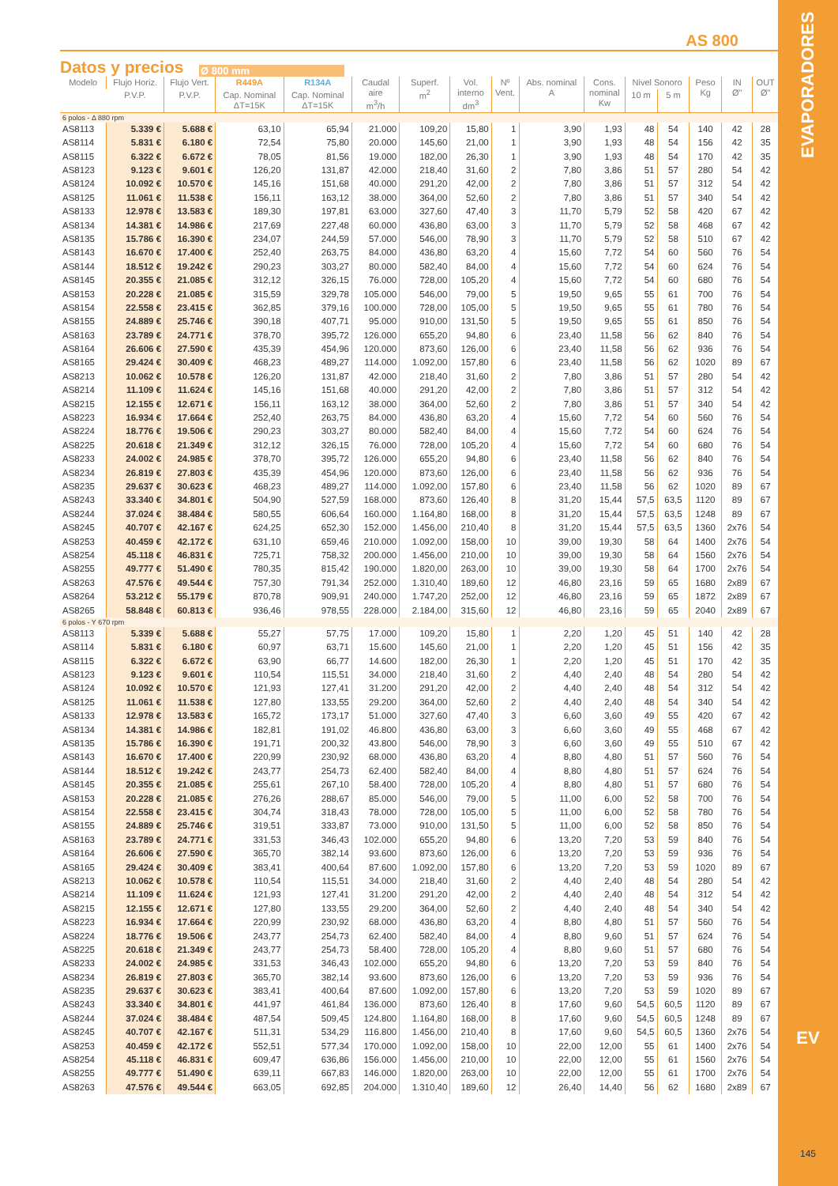EVAPORADORES
EV
145
AS 800
Datos y precios
Ø 800 mm
| Modelo | Flujo Horiz. | Flujo Vert. | R449A | R134A | Caudal aire m<sup>3</sup>/h | Superf. m<sup>2</sup> | Vol. interno dm<sup>3</sup> | Nº Vent. | Abs. nominal A | Cons. nominal Kw | Nivel Sonoro | | Peso Kg | IN Ø" | OUT Ø" |
| --- | --- | --- | --- | --- | --- | --- | --- | --- | --- | --- | --- | --- | --- | --- | --- |
| | P.V.P. | P.V.P. | Cap. Nominal ΔT=15K | Cap. Nominal ΔT=15K | | | | | | | 10 m | 5 m | | | |
| 6 polos - Δ 880 rpm | | | | | | | | | | | | | | | |
| AS8113 | 5.339 € | 5.688 € | 63,10 | 65,94 | 21.000 | 109,20 | 15,80 | 1 | 3,90 | 1,93 | 48 | 54 | 140 | 42 | 28 |
| AS8114 | 5.831 € | 6.180 € | 72,54 | 75,80 | 20.000 | 145,60 | 21,00 | 1 | 3,90 | 1,93 | 48 | 54 | 156 | 42 | 35 |
| AS8115 | 6.322 € | 6.672 € | 78,05 | 81,56 | 19.000 | 182,00 | 26,30 | 1 | 3,90 | 1,93 | 48 | 54 | 170 | 42 | 35 |
| AS8123 | 9.123 € | 9.601 € | 126,20 | 131,87 | 42.000 | 218,40 | 31,60 | 2 | 7,80 | 3,86 | 51 | 57 | 280 | 54 | 42 |
| AS8124 | 10.092 € | 10.570 € | 145,16 | 151,68 | 40.000 | 291,20 | 42,00 | 2 | 7,80 | 3,86 | 51 | 57 | 312 | 54 | 42 |
| AS8125 | 11.061 € | 11.538 € | 156,11 | 163,12 | 38.000 | 364,00 | 52,60 | 2 | 7,80 | 3,86 | 51 | 57 | 340 | 54 | 42 |
| AS8133 | 12.978 € | 13.583 € | 189,30 | 197,81 | 63.000 | 327,60 | 47,40 | 3 | 11,70 | 5,79 | 52 | 58 | 420 | 67 | 42 |
| AS8134 | 14.381 € | 14.986 € | 217,69 | 227,48 | 60.000 | 436,80 | 63,00 | 3 | 11,70 | 5,79 | 52 | 58 | 468 | 67 | 42 |
| AS8135 | 15.786 € | 16.390 € | 234,07 | 244,59 | 57.000 | 546,00 | 78,90 | 3 | 11,70 | 5,79 | 52 | 58 | 510 | 67 | 42 |
| AS8143 | 16.670 € | 17.400 € | 252,40 | 263,75 | 84.000 | 436,80 | 63,20 | 4 | 15,60 | 7,72 | 54 | 60 | 560 | 76 | 54 |
| AS8144 | 18.512 € | 19.242 € | 290,23 | 303,27 | 80.000 | 582,40 | 84,00 | 4 | 15,60 | 7,72 | 54 | 60 | 624 | 76 | 54 |
| AS8145 | 20.355 € | 21.085 € | 312,12 | 326,15 | 76.000 | 728,00 | 105,20 | 4 | 15,60 | 7,72 | 54 | 60 | 680 | 76 | 54 |
| AS8153 | 20.228 € | 21.085 € | 315,59 | 329,78 | 105.000 | 546,00 | 79,00 | 5 | 19,50 | 9,65 | 55 | 61 | 700 | 76 | 54 |
| AS8154 | 22.558 € | 23.415 € | 362,85 | 379,16 | 100.000 | 728,00 | 105,00 | 5 | 19,50 | 9,65 | 55 | 61 | 780 | 76 | 54 |
| AS8155 | 24.889 € | 25.746 € | 390,18 | 407,71 | 95.000 | 910,00 | 131,50 | 5 | 19,50 | 9,65 | 55 | 61 | 850 | 76 | 54 |
| AS8163 | 23.789 € | 24.771 € | 378,70 | 395,72 | 126.000 | 655,20 | 94,80 | 6 | 23,40 | 11,58 | 56 | 62 | 840 | 76 | 54 |
| AS8164 | 26.606 € | 27.590 € | 435,39 | 454,96 | 120.000 | 873,60 | 126,00 | 6 | 23,40 | 11,58 | 56 | 62 | 936 | 76 | 54 |
| AS8165 | 29.424 € | 30.409 € | 468,23 | 489,27 | 114.000 | 1.092,00 | 157,80 | 6 | 23,40 | 11,58 | 56 | 62 | 1020 | 89 | 67 |
| AS8213 | 10.062 € | 10.578 € | 126,20 | 131,87 | 42.000 | 218,40 | 31,60 | 2 | 7,80 | 3,86 | 51 | 57 | 280 | 54 | 42 |
| AS8214 | 11.109 € | 11.624 € | 145,16 | 151,68 | 40.000 | 291,20 | 42,00 | 2 | 7,80 | 3,86 | 51 | 57 | 312 | 54 | 42 |
| AS8215 | 12.155 € | 12.671 € | 156,11 | 163,12 | 38.000 | 364,00 | 52,60 | 2 | 7,80 | 3,86 | 51 | 57 | 340 | 54 | 42 |
| AS8223 | 16.934 € | 17.664 € | 252,40 | 263,75 | 84.000 | 436,80 | 63,20 | 4 | 15,60 | 7,72 | 54 | 60 | 560 | 76 | 54 |
| AS8224 | 18.776 € | 19.506 € | 290,23 | 303,27 | 80.000 | 582,40 | 84,00 | 4 | 15,60 | 7,72 | 54 | 60 | 624 | 76 | 54 |
| AS8225 | 20.618 € | 21.349 € | 312,12 | 326,15 | 76.000 | 728,00 | 105,20 | 4 | 15,60 | 7,72 | 54 | 60 | 680 | 76 | 54 |
| AS8233 | 24.002 € | 24.985 € | 378,70 | 395,72 | 126.000 | 655,20 | 94,80 | 6 | 23,40 | 11,58 | 56 | 62 | 840 | 76 | 54 |
| AS8234 | 26.819 € | 27.803 € | 435,39 | 454,96 | 120.000 | 873,60 | 126,00 | 6 | 23,40 | 11,58 | 56 | 62 | 936 | 76 | 54 |
| AS8235 | 29.637 € | 30.623 € | 468,23 | 489,27 | 114.000 | 1.092,00 | 157,80 | 6 | 23,40 | 11,58 | 56 | 62 | 1020 | 89 | 67 |
| AS8243 | 33.340 € | 34.801 € | 504,90 | 527,59 | 168.000 | 873,60 | 126,40 | 8 | 31,20 | 15,44 | 57,5 | 63,5 | 1120 | 89 | 67 |
| AS8244 | 37.024 € | 38.484 € | 580,55 | 606,64 | 160.000 | 1.164,80 | 168,00 | 8 | 31,20 | 15,44 | 57,5 | 63,5 | 1248 | 89 | 67 |
| AS8245 | 40.707 € | 42.167 € | 624,25 | 652,30 | 152.000 | 1.456,00 | 210,40 | 8 | 31,20 | 15,44 | 57,5 | 63,5 | 1360 | 2x76 | 54 |
| AS8253 | 40.459 € | 42.172 € | 631,10 | 659,46 | 210.000 | 1.092,00 | 158,00 | 10 | 39,00 | 19,30 | 58 | 64 | 1400 | 2x76 | 54 |
| AS8254 | 45.118 € | 46.831 € | 725,71 | 758,32 | 200.000 | 1.456,00 | 210,00 | 10 | 39,00 | 19,30 | 58 | 64 | 1560 | 2x76 | 54 |
| AS8255 | 49.777 € | 51.490 € | 780,35 | 815,42 | 190.000 | 1.820,00 | 263,00 | 10 | 39,00 | 19,30 | 58 | 64 | 1700 | 2x76 | 54 |
| AS8263 | 47.576 € | 49.544 € | 757,30 | 791,34 | 252.000 | 1.310,40 | 189,60 | 12 | 46,80 | 23,16 | 59 | 65 | 1680 | 2x89 | 67 |
| AS8264 | 53.212 € | 55.179 € | 870,78 | 909,91 | 240.000 | 1.747,20 | 252,00 | 12 | 46,80 | 23,16 | 59 | 65 | 1872 | 2x89 | 67 |
| AS8265 | 58.848 € | 60.813 € | 936,46 | 978,55 | 228.000 | 2.184,00 | 315,60 | 12 | 46,80 | 23,16 | 59 | 65 | 2040 | 2x89 | 67 |
| 6 polos - Y 670 rpm | | | | | | | | | | | | | | | |
| AS8113 | 5.339 € | 5.688 € | 55,27 | 57,75 | 17.000 | 109,20 | 15,80 | 1 | 2,20 | 1,20 | 45 | 51 | 140 | 42 | 28 |
| AS8114 | 5.831 € | 6.180 € | 60,97 | 63,71 | 15.600 | 145,60 | 21,00 | 1 | 2,20 | 1,20 | 45 | 51 | 156 | 42 | 35 |
| AS8115 | 6.322 € | 6.672 € | 63,90 | 66,77 | 14.600 | 182,00 | 26,30 | 1 | 2,20 | 1,20 | 45 | 51 | 170 | 42 | 35 |
| AS8123 | 9.123 € | 9.601 € | 110,54 | 115,51 | 34.000 | 218,40 | 31,60 | 2 | 4,40 | 2,40 | 48 | 54 | 280 | 54 | 42 |
| AS8124 | 10.092 € | 10.570 € | 121,93 | 127,41 | 31.200 | 291,20 | 42,00 | 2 | 4,40 | 2,40 | 48 | 54 | 312 | 54 | 42 |
| AS8125 | 11.061 € | 11.538 € | 127,80 | 133,55 | 29.200 | 364,00 | 52,60 | 2 | 4,40 | 2,40 | 48 | 54 | 340 | 54 | 42 |
| AS8133 | 12.978 € | 13.583 € | 165,72 | 173,17 | 51.000 | 327,60 | 47,40 | 3 | 6,60 | 3,60 | 49 | 55 | 420 | 67 | 42 |
| AS8134 | 14.381 € | 14.986 € | 182,81 | 191,02 | 46.800 | 436,80 | 63,00 | 3 | 6,60 | 3,60 | 49 | 55 | 468 | 67 | 42 |
| AS8135 | 15.786 € | 16.390 € | 191,71 | 200,32 | 43.800 | 546,00 | 78,90 | 3 | 6,60 | 3,60 | 49 | 55 | 510 | 67 | 42 |
| AS8143 | 16.670 € | 17.400 € | 220,99 | 230,92 | 68.000 | 436,80 | 63,20 | 4 | 8,80 | 4,80 | 51 | 57 | 560 | 76 | 54 |
| AS8144 | 18.512 € | 19.242 € | 243,77 | 254,73 | 62.400 | 582,40 | 84,00 | 4 | 8,80 | 4,80 | 51 | 57 | 624 | 76 | 54 |
| AS8145 | 20.355 € | 21.085 € | 255,61 | 267,10 | 58.400 | 728,00 | 105,20 | 4 | 8,80 | 4,80 | 51 | 57 | 680 | 76 | 54 |
| AS8153 | 20.228 € | 21.085 € | 276,26 | 288,67 | 85.000 | 546,00 | 79,00 | 5 | 11,00 | 6,00 | 52 | 58 | 700 | 76 | 54 |
| AS8154 | 22.558 € | 23.415 € | 304,74 | 318,43 | 78.000 | 728,00 | 105,00 | 5 | 11,00 | 6,00 | 52 | 58 | 780 | 76 | 54 |
| AS8155 | 24.889 € | 25.746 € | 319,51 | 333,87 | 73.000 | 910,00 | 131,50 | 5 | 11,00 | 6,00 | 52 | 58 | 850 | 76 | 54 |
| AS8163 | 23.789 € | 24.771 € | 331,53 | 346,43 | 102.000 | 655,20 | 94,80 | 6 | 13,20 | 7,20 | 53 | 59 | 840 | 76 | 54 |
| AS8164 | 26.606 € | 27.590 € | 365,70 | 382,14 | 93.600 | 873,60 | 126,00 | 6 | 13,20 | 7,20 | 53 | 59 | 936 | 76 | 54 |
| AS8165 | 29.424 € | 30.409 € | 383,41 | 400,64 | 87.600 | 1.092,00 | 157,80 | 6 | 13,20 | 7,20 | 53 | 59 | 1020 | 89 | 67 |
| AS8213 | 10.062 € | 10.578 € | 110,54 | 115,51 | 34.000 | 218,40 | 31,60 | 2 | 4,40 | 2,40 | 48 | 54 | 280 | 54 | 42 |
| AS8214 | 11.109 € | 11.624 € | 121,93 | 127,41 | 31.200 | 291,20 | 42,00 | 2 | 4,40 | 2,40 | 48 | 54 | 312 | 54 | 42 |
| AS8215 | 12.155 € | 12.671 € | 127,80 | 133,55 | 29.200 | 364,00 | 52,60 | 2 | 4,40 | 2,40 | 48 | 54 | 340 | 54 | 42 |
| AS8223 | 16.934 € | 17.664 € | 220,99 | 230,92 | 68.000 | 436,80 | 63,20 | 4 | 8,80 | 4,80 | 51 | 57 | 560 | 76 | 54 |
| AS8224 | 18.776 € | 19.506 € | 243,77 | 254,73 | 62.400 | 582,40 | 84,00 | 4 | 8,80 | 9,60 | 51 | 57 | 624 | 76 | 54 |
| AS8225 | 20.618 € | 21.349 € | 243,77 | 254,73 | 58.400 | 728,00 | 105,20 | 4 | 8,80 | 9,60 | 51 | 57 | 680 | 76 | 54 |
| AS8233 | 24.002 € | 24.985 € | 331,53 | 346,43 | 102.000 | 655,20 | 94,80 | 6 | 13,20 | 7,20 | 53 | 59 | 840 | 76 | 54 |
| AS8234 | 26.819 € | 27.803 € | 365,70 | 382,14 | 93.600 | 873,60 | 126,00 | 6 | 13,20 | 7,20 | 53 | 59 | 936 | 76 | 54 |
| AS8235 | 29.637 € | 30.623 € | 383,41 | 400,64 | 87.600 | 1.092,00 | 157,80 | 6 | 13,20 | 7,20 | 53 | 59 | 1020 | 89 | 67 |
| AS8243 | 33.340 € | 34.801 € | 441,97 | 461,84 | 136.000 | 873,60 | 126,40 | 8 | 17,60 | 9,60 | 54,5 | 60,5 | 1120 | 89 | 67 |
| AS8244 | 37.024 € | 38.484 € | 487,54 | 509,45 | 124.800 | 1.164,80 | 168,00 | 8 | 17,60 | 9,60 | 54,5 | 60,5 | 1248 | 89 | 67 |
| AS8245 | 40.707 € | 42.167 € | 511,31 | 534,29 | 116.800 | 1.456,00 | 210,40 | 8 | 17,60 | 9,60 | 54,5 | 60,5 | 1360 | 2x76 | 54 |
| AS8253 | 40.459 € | 42.172 € | 552,51 | 577,34 | 170.000 | 1.092,00 | 158,00 | 10 | 22,00 | 12,00 | 55 | 61 | 1400 | 2x76 | 54 |
| AS8254 | 45.118 € | 46.831 € | 609,47 | 636,86 | 156.000 | 1.456,00 | 210,00 | 10 | 22,00 | 12,00 | 55 | 61 | 1560 | 2x76 | 54 |
| AS8255 | 49.777 € | 51.490 € | 639,11 | 667,83 | 146.000 | 1.820,00 | 263,00 | 10 | 22,00 | 12,00 | 55 | 61 | 1700 | 2x76 | 54 |
| AS8263 | 47.576 € | 49.544 € | 663,05 | 692,85 | 204.000 | 1.310,40 | 189,60 | 12 | 26,40 | 14,40 | 56 | 62 | 1680 | 2x89 | 67 |